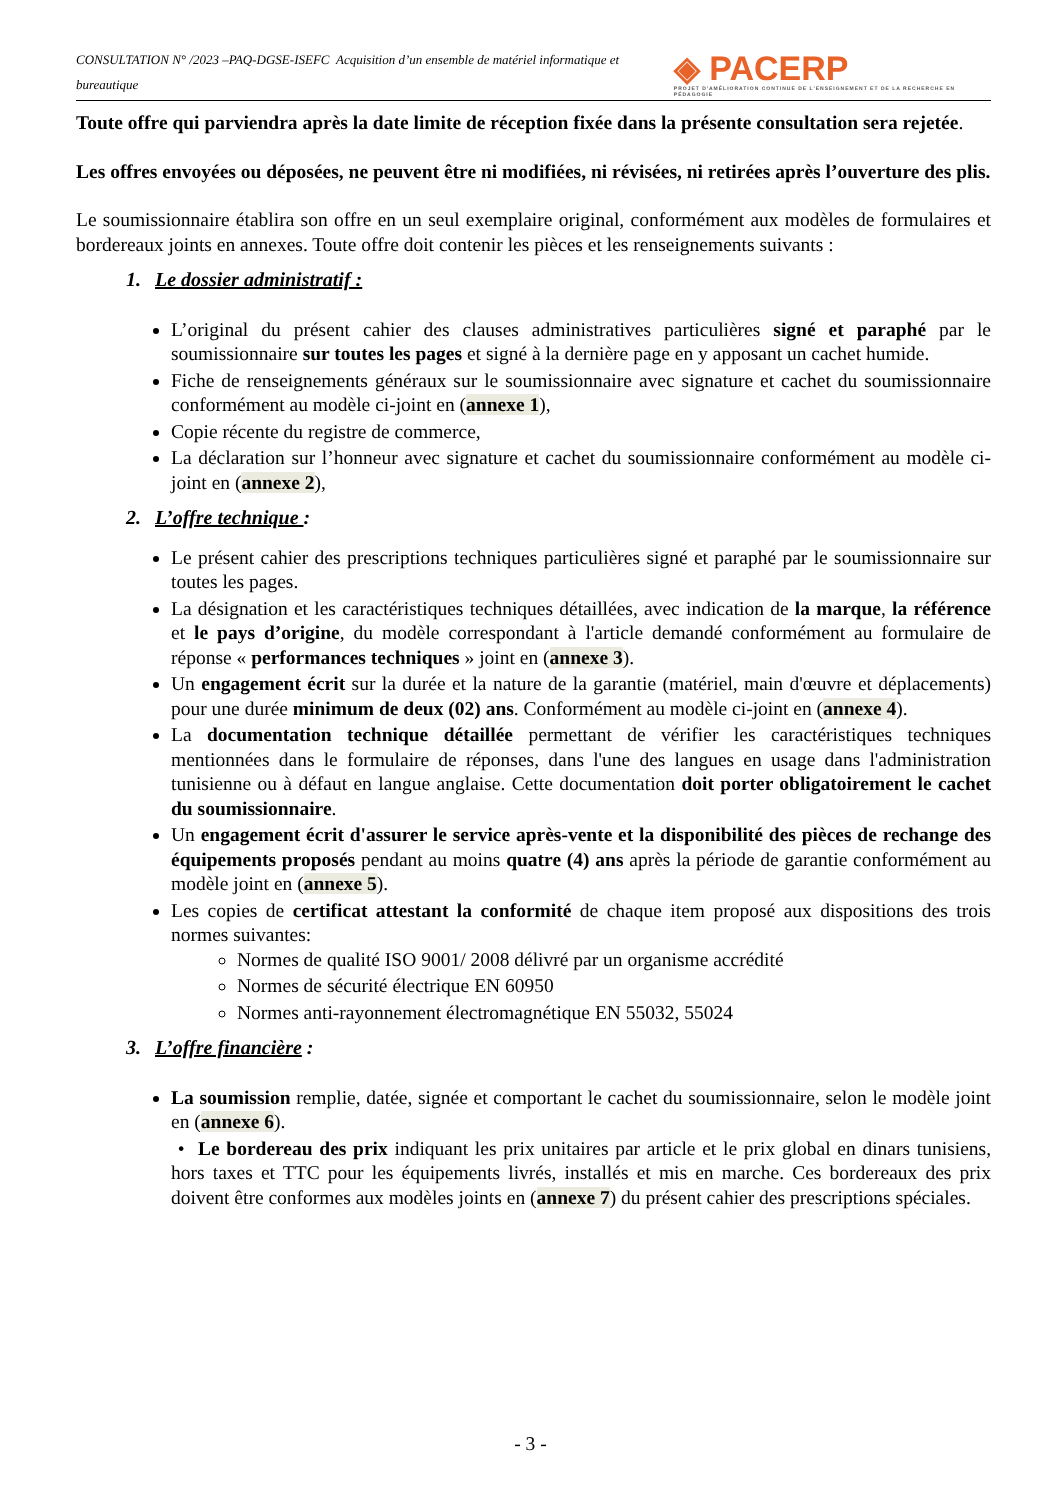CONSULTATION N° /2023 –PAQ-DGSE-ISEFC Acquisition d’un ensemble de matériel informatique et bureautique ◈ PACERP
PROJET D'AMÉLIORATION CONTINUE DE L'ENSEIGNEMENT ET DE LA RECHERCHE EN PÉDAGOGIE
Toute offre qui parviendra après la date limite de réception fixée dans la présente consultation sera rejetée.
Les offres envoyées ou déposées, ne peuvent être ni modifiées, ni révisées, ni retirées après l’ouverture des plis.
Le soumissionnaire établira son offre en un seul exemplaire original, conformément aux modèles de formulaires et bordereaux joints en annexes. Toute offre doit contenir les pièces et les renseignements suivants :
1. Le dossier administratif :
L’original du présent cahier des clauses administratives particulières signé et paraphé par le soumissionnaire sur toutes les pages et signé à la dernière page en y apposant un cachet humide.
Fiche de renseignements généraux sur le soumissionnaire avec signature et cachet du soumissionnaire conformément au modèle ci-joint en (annexe 1),
Copie récente du registre de commerce,
La déclaration sur l’honneur avec signature et cachet du soumissionnaire conformément au modèle ci-joint en (annexe 2),
2. L’offre technique :
Le présent cahier des prescriptions techniques particulières signé et paraphé par le soumissionnaire sur toutes les pages.
La désignation et les caractéristiques techniques détaillées, avec indication de la marque, la référence et le pays d’origine, du modèle correspondant à l'article demandé conformément au formulaire de réponse « performances techniques » joint en (annexe 3).
Un engagement écrit sur la durée et la nature de la garantie (matériel, main d'œuvre et déplacements) pour une durée minimum de deux (02) ans. Conformément au modèle ci-joint en (annexe 4).
La documentation technique détaillée permettant de vérifier les caractéristiques techniques mentionnées dans le formulaire de réponses, dans l'une des langues en usage dans l'administration tunisienne ou à défaut en langue anglaise. Cette documentation doit porter obligatoirement le cachet du soumissionnaire.
Un engagement écrit d'assurer le service après-vente et la disponibilité des pièces de rechange des équipements proposés pendant au moins quatre (4) ans après la période de garantie conformément au modèle joint en (annexe 5).
Les copies de certificat attestant la conformité de chaque item proposé aux dispositions des trois normes suivantes:
Normes de qualité ISO 9001/ 2008 délivré par un organisme accrédité
Normes de sécurité électrique EN 60950
Normes anti-rayonnement électromagnétique EN 55032, 55024
3. L’offre financière :
La soumission remplie, datée, signée et comportant le cachet du soumissionnaire, selon le modèle joint en (annexe 6).
• Le bordereau des prix indiquant les prix unitaires par article et le prix global en dinars tunisiens, hors taxes et TTC pour les équipements livrés, installés et mis en marche. Ces bordereaux des prix doivent être conformes aux modèles joints en (annexe 7) du présent cahier des prescriptions spéciales.
- 3 -